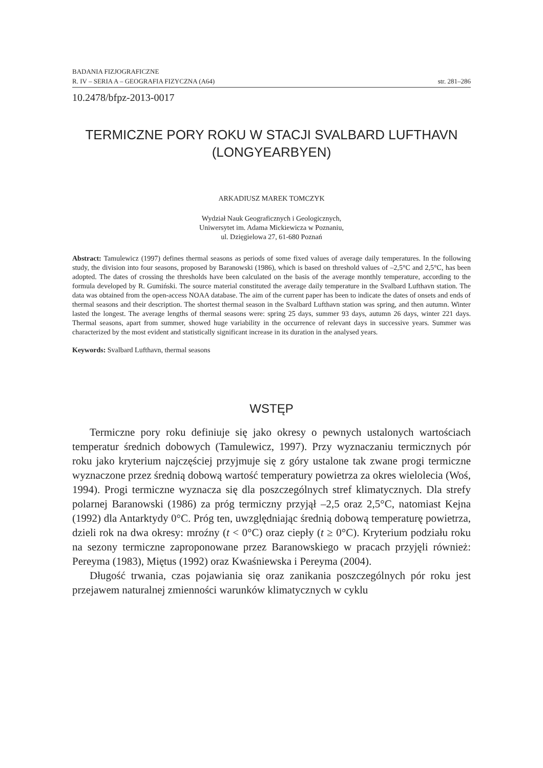BADANIA FIZJOGRAFICZNE
R. IV – SERIA A – GEOGRAFIA FIZYCZNA (A64) str. 281–286
10.2478/bfpz-2013-0017
TERMICZNE PORY ROKU W STACJI SVALBARD LUFTHAVN
(LONGYEARBYEN)
ARKADIUSZ MAREK TOMCZYK
Wydział Nauk Geograficznych i Geologicznych,
Uniwersytet im. Adama Mickiewicza w Poznaniu,
ul. Dzięgielowa 27, 61-680 Poznań
Abstract: Tamulewicz (1997) defines thermal seasons as periods of some fixed values of average daily temperatures. In the following study, the division into four seasons, proposed by Baranowski (1986), which is based on threshold values of –2,5°C and 2,5°C, has been adopted. The dates of crossing the thresholds have been calculated on the basis of the average monthly temperature, according to the formula developed by R. Gumiński. The source material constituted the average daily temperature in the Svalbard Lufthavn station. The data was obtained from the open-access NOAA database. The aim of the current paper has been to indicate the dates of onsets and ends of thermal seasons and their description. The shortest thermal season in the Svalbard Lufthavn station was spring, and then autumn. Winter lasted the longest. The average lengths of thermal seasons were: spring 25 days, summer 93 days, autumn 26 days, winter 221 days. Thermal seasons, apart from summer, showed huge variability in the occurrence of relevant days in successive years. Summer was characterized by the most evident and statistically significant increase in its duration in the analysed years.
Keywords: Svalbard Lufthavn, thermal seasons
WSTĘP
Termiczne pory roku definiuje się jako okresy o pewnych ustalonych wartościach temperatur średnich dobowych (Tamulewicz, 1997). Przy wyznaczaniu termicznych pór roku jako kryterium najczęściej przyjmuje się z góry ustalone tak zwane progi termiczne wyznaczone przez średnią dobową wartość temperatury powietrza za okres wielolecia (Woś, 1994). Progi termiczne wyznacza się dla poszczególnych stref klimatycznych. Dla strefy polarnej Baranowski (1986) za próg termiczny przyjął –2,5 oraz 2,5°C, natomiast Kejna (1992) dla Antarktydy 0°C. Próg ten, uwzględniając średnią dobową temperaturę powietrza, dzieli rok na dwa okresy: mroźny (t < 0°C) oraz ciepły (t ≥ 0°C). Kryterium podziału roku na sezony termiczne zaproponowane przez Baranowskiego w pracach przyjęli również: Pereyma (1983), Miętus (1992) oraz Kwaśniewska i Pereyma (2004).
Długość trwania, czas pojawiania się oraz zanikania poszczególnych pór roku jest przejawem naturalnej zmienności warunków klimatycznych w cyklu